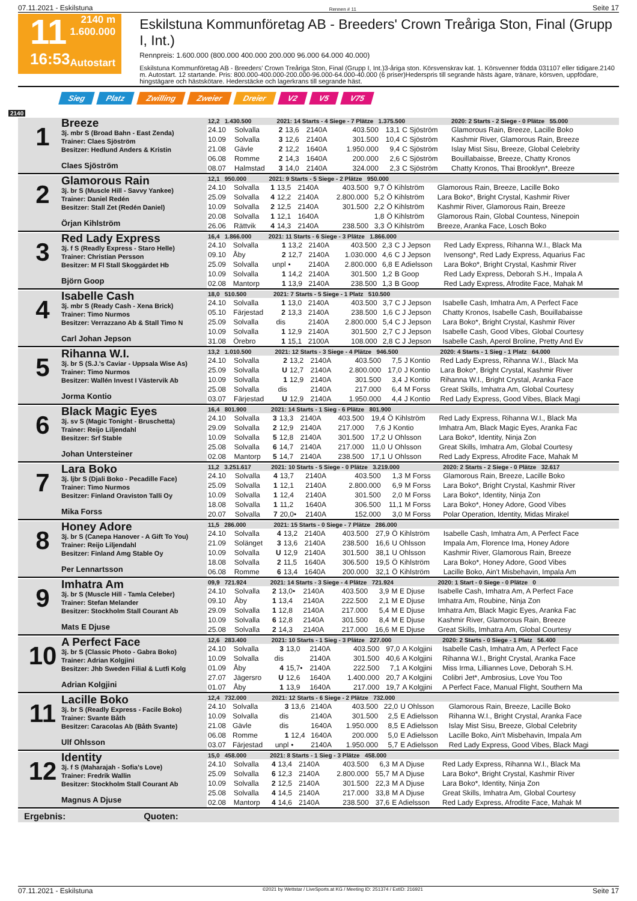07.11.2021 - Eskilstuna Rennen # 11 Seite 17
11
16:53
2140 m
1.600.000
Autostart
Eskilstuna Kommunföretag AB - Breeders' Crown Treåriga Ston, Final (Grupp I, Int.)
Rennpreis: 1.600.000 (800.000 400.000 200.000 96.000 64.000 40.000)
Eskilstuna Kommunföretag AB - Breeders' Crown Treåriga Ston, Final (Grupp I, Int.)3-åriga ston. Körsvenskrav kat. 1. Körsvenner födda 031107 eller tidigare.2140 m. Autostart. 12 startande. Pris: 800.000-400.000-200.000-96.000-64.000-40.000 (6 priser)Hederspris till segrande hästs ägare, tränare, körsven, uppfödare, hingstägare och hästskötare. Hederstäcke och lagerkrans till segrande häst.
Sieg Platz Zwilling Zweier Dreier V2 V5 V75
2140
| 1 Breeze 3j. mbr S (Broad Bahn - East Zenda) Trainer: Claes Sjöström Besitzer: Hedlund Anders & Kristin Claes Sjöström | 12,2 1.430.500 | | 2021: 14 Starts - 4 Siege - 7 Plätze 1.375.500 | | | | | | 2020: 2 Starts - 2 Siege - 0 Plätze 55.000 |
| | 24.10 | Solvalla | 2 | 13,6 | 2140A | 403.500 | 13,1 | C Sjöström | Glamorous Rain, Breeze, Lacille Boko |
| | 10.09 | Solvalla | 3 | 12,6 | 2140A | 301.500 | 10,4 | C Sjöström | Kashmir River, Glamorous Rain, Breeze |
| | 21.08 | Gävle | 2 | 12,2 | 1640A | 1.950.000 | 9,4 | C Sjöström | Islay Mist Sisu, Breeze, Global Celebrity |
| | 06.08 | Romme | 2 | 14,3 | 1640A | 200.000 | 2,6 | C Sjöström | Bouillabaisse, Breeze, Chatty Kronos |
| | 08.07 | Halmstad | 3 | 14,0 | 2140A | 324.000 | 2,3 | C Sjöström | Chatty Kronos, Thai Brooklyn*, Breeze |
| 2 Glamorous Rain 3j. br S (Muscle Hill - Savvy Yankee) Trainer: Daniel Redén Besitzer: Stall Zet (Redén Daniel) Örjan Kihlström | 12,1 950.000 | | 2021: 9 Starts - 5 Siege - 2 Plätze 950.000 | | | | | | |
| | 24.10 | Solvalla | 1 | 13,5 | 2140A | 403.500 | 9,7 | Ö Kihlström | Glamorous Rain, Breeze, Lacille Boko |
| | 25.09 | Solvalla | 4 | 12,2 | 2140A | 2.800.000 | 5,2 | Ö Kihlström | Lara Boko*, Bright Crystal, Kashmir River |
| | 10.09 | Solvalla | 2 | 12,5 | 2140A | 301.500 | 2,2 | Ö Kihlström | Kashmir River, Glamorous Rain, Breeze |
| | 20.08 | Solvalla | 1 | 12,1 | 1640A | | 1,8 | Ö Kihlström | Glamorous Rain, Global Countess, Ninepoin |
| | 26.06 | Rättvik | 4 | 14,3 | 2140A | 238.500 | 3,3 | Ö Kihlström | Breeze, Aranka Face, Losch Boko |
| 3 Red Lady Express 3j. f S (Readly Express - Staro Helle) Trainer: Christian Persson Besitzer: M Fl Stall Skoggärdet Hb Björn Goop | 16,4 1.866.000 | | 2021: 11 Starts - 6 Siege - 3 Plätze 1.866.000 | | | | | | |
| | 24.10 | Solvalla | 1 | 13,2 | 2140A | 403.500 | 2,3 | C J Jepson | Red Lady Express, Rihanna W.I., Black Ma |
| | 09.10 | Åby | 2 | 12,7 | 2140A | 1.030.000 | 4,6 | C J Jepson | Ivensong*, Red Lady Express, Aquarius Fac |
| | 25.09 | Solvalla | unpl | • | 2140A | 2.800.000 | 6,8 | E Adielsson | Lara Boko*, Bright Crystal, Kashmir River |
| | 10.09 | Solvalla | 1 | 14,2 | 2140A | 301.500 | 1,2 | B Goop | Red Lady Express, Deborah S.H., Impala A |
| | 02.08 | Mantorp | 1 | 13,9 | 2140A | 238.500 | 1,3 | B Goop | Red Lady Express, Afrodite Face, Mahak M |
| 4 Isabelle Cash 3j. mbr S (Ready Cash - Xena Brick) Trainer: Timo Nurmos Besitzer: Verrazzano Ab & Stall Timo N Carl Johan Jepson | 18,0 510.500 | | 2021: 7 Starts - 5 Siege - 1 Platz 510.500 | | | | | | |
| | 24.10 | Solvalla | 1 | 13,0 | 2140A | 403.500 | 3,7 | C J Jepson | Isabelle Cash, Imhatra Am, A Perfect Face |
| | 05.10 | Färjestad | 2 | 13,3 | 2140A | 238.500 | 1,6 | C J Jepson | Chatty Kronos, Isabelle Cash, Bouillabaisse |
| | 25.09 | Solvalla | dis | | 2140A | 2.800.000 | 5,4 | C J Jepson | Lara Boko*, Bright Crystal, Kashmir River |
| | 10.09 | Solvalla | 1 | 12,9 | 2140A | 301.500 | 2,7 | C J Jepson | Isabelle Cash, Good Vibes, Global Courtesy |
| | 31.08 | Örebro | 1 | 15,1 | 2100A | 108.000 | 2,8 | C J Jepson | Isabelle Cash, Aperol Broline, Pretty And Ev |
| 5 Rihanna W.I. 3j. br S (S.J.'s Caviar - Uppsala Wise As) Trainer: Timo Nurmos Besitzer: Wallén Invest I Västervik Ab Jorma Kontio | 13,2 1.010.500 | | 2021: 12 Starts - 3 Siege - 4 Plätze 946.500 | | | | | | 2020: 4 Starts - 1 Sieg - 1 Platz 64.000 |
| | 24.10 | Solvalla | 2 | 13,2 | 2140A | 403.500 | 7,5 | J Kontio | Red Lady Express, Rihanna W.I., Black Ma |
| | 25.09 | Solvalla | U | 12,7 | 2140A | 2.800.000 | 17,0 | J Kontio | Lara Boko*, Bright Crystal, Kashmir River |
| | 10.09 | Solvalla | 1 | 12,9 | 2140A | 301.500 | 3,4 | J Kontio | Rihanna W.I., Bright Crystal, Aranka Face |
| | 25.08 | Solvalla | dis | | 2140A | 217.000 | 6,4 | M Forss | Great Skills, Imhatra Am, Global Courtesy |
| | 03.07 | Färjestad | U | 12,9 | 2140A | 1.950.000 | 4,4 | J Kontio | Red Lady Express, Good Vibes, Black Magi |
| 6 Black Magic Eyes 3j. sv S (Magic Tonight - Bruschetta) Trainer: Reijo Liljendahl Besitzer: Srf Stable Johan Untersteiner | 16,4 801.900 | | 2021: 14 Starts - 1 Sieg - 6 Plätze 801.900 | | | | | | |
| | 24.10 | Solvalla | 3 | 13,3 | 2140A | 403.500 | 19,4 | Ö Kihlström | Red Lady Express, Rihanna W.I., Black Ma |
| | 29.09 | Solvalla | 2 | 12,9 | 2140A | 217.000 | 7,6 | J Kontio | Imhatra Am, Black Magic Eyes, Aranka Fac |
| | 10.09 | Solvalla | 5 | 12,8 | 2140A | 301.500 | 17,2 | U Ohlsson | Lara Boko*, Identity, Ninja Zon |
| | 25.08 | Solvalla | 6 | 14,7 | 2140A | 217.000 | 11,0 | U Ohlsson | Great Skills, Imhatra Am, Global Courtesy |
| | 02.08 | Mantorp | 5 | 14,7 | 2140A | 238.500 | 17,1 | U Ohlsson | Red Lady Express, Afrodite Face, Mahak M |
| 7 Lara Boko 3j. ljbr S (Djali Boko - Pecadille Face) Trainer: Timo Nurmos Besitzer: Finland Oraviston Talli Oy Mika Forss | 11,2 3.251.617 | | 2021: 10 Starts - 5 Siege - 0 Plätze 3.219.000 | | | | | | 2020: 2 Starts - 2 Siege - 0 Plätze 32.617 |
| | 24.10 | Solvalla | 4 | 13,7 | 2140A | 403.500 | 1,3 | M Forss | Glamorous Rain, Breeze, Lacille Boko |
| | 25.09 | Solvalla | 1 | 12,1 | 2140A | 2.800.000 | 6,9 | M Forss | Lara Boko*, Bright Crystal, Kashmir River |
| | 10.09 | Solvalla | 1 | 12,4 | 2140A | 301.500 | 2,0 | M Forss | Lara Boko*, Identity, Ninja Zon |
| | 18.08 | Solvalla | 1 | 11,2 | 1640A | 306.500 | 11,1 | M Forss | Lara Boko*, Honey Adore, Good Vibes |
| | 20.07 | Solvalla | 7 | 20,0• | 2140A | 152.000 | 3,0 | M Forss | Polar Operation, Identity, Midas Mirakel |
| 8 Honey Adore 3j. br S (Canepa Hanover - A Gift To You) Trainer: Reijo Liljendahl Besitzer: Finland Amg Stable Oy Per Lennartsson | 11,5 286.000 | | 2021: 15 Starts - 0 Siege - 7 Plätze 286.000 | | | | | | |
| | 24.10 | Solvalla | 4 | 13,2 | 2140A | 403.500 | 27,9 | Ö Kihlström | Isabelle Cash, Imhatra Am, A Perfect Face |
| | 21.09 | Solänget | 3 | 13,6 | 2140A | 238.500 | 16,6 | U Ohlsson | Impala Am, Florence Ima, Honey Adore |
| | 10.09 | Solvalla | U | 12,9 | 2140A | 301.500 | 38,1 | U Ohlsson | Kashmir River, Glamorous Rain, Breeze |
| | 18.08 | Solvalla | 2 | 11,5 | 1640A | 306.500 | 19,5 | Ö Kihlström | Lara Boko*, Honey Adore, Good Vibes |
| | 06.08 | Romme | 6 | 13,4 | 1640A | 200.000 | 32,1 | Ö Kihlström | Lacille Boko, Ain't Misbehavin, Impala Am |
| 9 Imhatra Am 3j. br S (Muscle Hill - Tamla Celeber) Trainer: Stefan Melander Besitzer: Stockholm Stall Courant Ab Mats E Djuse | 09,9 721.924 | | 2021: 14 Starts - 3 Siege - 4 Plätze 721.924 | | | | | | 2020: 1 Start - 0 Siege - 0 Plätze 0 |
| | 24.10 | Solvalla | 2 | 13,0• | 2140A | 403.500 | 3,9 | M E Djuse | Isabelle Cash, Imhatra Am, A Perfect Face |
| | 09.10 | Åby | 1 | 13,4 | 2140A | 222.500 | 2,1 | M E Djuse | Imhatra Am, Roubine, Ninja Zon |
| | 29.09 | Solvalla | 1 | 12,8 | 2140A | 217.000 | 5,4 | M E Djuse | Imhatra Am, Black Magic Eyes, Aranka Fac |
| | 10.09 | Solvalla | 6 | 12,8 | 2140A | 301.500 | 8,4 | M E Djuse | Kashmir River, Glamorous Rain, Breeze |
| | 25.08 | Solvalla | 2 | 14,3 | 2140A | 217.000 | 16,6 | M E Djuse | Great Skills, Imhatra Am, Global Courtesy |
| 10 A Perfect Face 3j. br S (Classic Photo - Gabra Boko) Trainer: Adrian Kolgjini Besitzer: Jhb Sweden Filial & Lutfi Kolg Adrian Kolgjini | 12,6 283.400 | | 2021: 10 Starts - 1 Sieg - 3 Plätze 227.000 | | | | | | 2020: 2 Starts - 0 Siege - 1 Platz 56.400 |
| | 24.10 | Solvalla | 3 | 13,0 | 2140A | 403.500 | 97,0 | A Kolgjini | Isabelle Cash, Imhatra Am, A Perfect Face |
| | 10.09 | Solvalla | dis | | 2140A | 301.500 | 40,6 | A Kolgjini | Rihanna W.I., Bright Crystal, Aranka Face |
| | 01.09 | Åby | 4 | 15,7• | 2140A | 222.500 | 7,1 | A Kolgjini | Miss Irma, Lilliannes Love, Deborah S.H. |
| | 27.07 | Jägersro | U | 12,6 | 1640A | 1.400.000 | 20,7 | A Kolgjini | Colibri Jet*, Ambrosius, Love You Too |
| | 01.07 | Åby | 1 | 13,9 | 1640A | 217.000 | 19,7 | A Kolgjini | A Perfect Face, Manual Flight, Southern Ma |
| 11 Lacille Boko 3j. br S (Readly Express - Facile Boko) Trainer: Svante Båth Besitzer: Caracolas Ab (Båth Svante) Ulf Ohlsson | 12,4 732.000 | | 2021: 12 Starts - 6 Siege - 2 Plätze 732.000 | | | | | | |
| | 24.10 | Solvalla | 3 | 13,6 | 2140A | 403.500 | 22,0 | U Ohlsson | Glamorous Rain, Breeze, Lacille Boko |
| | 10.09 | Solvalla | dis | | 2140A | 301.500 | 2,5 | E Adielsson | Rihanna W.I., Bright Crystal, Aranka Face |
| | 21.08 | Gävle | dis | | 1640A | 1.950.000 | 8,5 | E Adielsson | Islay Mist Sisu, Breeze, Global Celebrity |
| | 06.08 | Romme | 1 | 12,4 | 1640A | 200.000 | 5,0 | E Adielsson | Lacille Boko, Ain't Misbehavin, Impala Am |
| | 03.07 | Färjestad | unpl | • | 2140A | 1.950.000 | 5,7 | E Adielsson | Red Lady Express, Good Vibes, Black Magi |
| 12 Identity 3j. f S (Maharajah - Sofia's Love) Trainer: Fredrik Wallin Besitzer: Stockholm Stall Courant Ab Magnus A Djuse | 15,0 458.000 | | 2021: 8 Starts - 1 Sieg - 3 Plätze 458.000 | | | | | | |
| | 24.10 | Solvalla | 4 | 13,4 | 2140A | 403.500 | 6,3 | M A Djuse | Red Lady Express, Rihanna W.I., Black Ma |
| | 25.09 | Solvalla | 6 | 12,3 | 2140A | 2.800.000 | 55,7 | M A Djuse | Lara Boko*, Bright Crystal, Kashmir River |
| | 10.09 | Solvalla | 2 | 12,5 | 2140A | 301.500 | 22,3 | M A Djuse | Lara Boko*, Identity, Ninja Zon |
| | 25.08 | Solvalla | 4 | 14,5 | 2140A | 217.000 | 33,8 | M A Djuse | Great Skills, Imhatra Am, Global Courtesy |
| | 02.08 | Mantorp | 4 | 14,6 | 2140A | 238.500 | 37,6 | E Adielsson | Red Lady Express, Afrodite Face, Mahak M |
Ergebnis: Quoten:
07.11.2021 - Eskilstuna ©2021 by Wettstar / LiveSports.at KG / Meeting ID: 251374 / ExtID: 216921 Seite 17